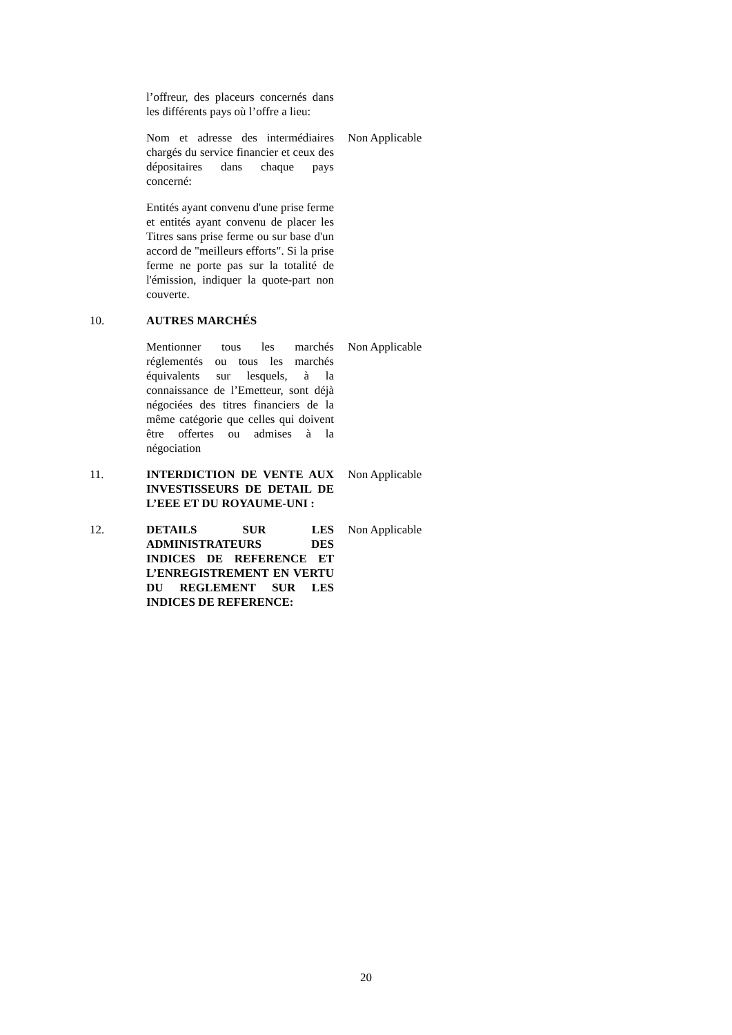l’offreur, des placeurs concernés dans les différents pays où l’offre a lieu:
Nom et adresse des intermédiaires chargés du service financier et ceux des dépositaires dans chaque pays concerné:
Non Applicable
Entités ayant convenu d'une prise ferme et entités ayant convenu de placer les Titres sans prise ferme ou sur base d'un accord de "meilleurs efforts". Si la prise ferme ne porte pas sur la totalité de l'émission, indiquer la quote-part non couverte.
10. AUTRES MARCHÉS
Mentionner tous les marchés réglementés ou tous les marchés équivalents sur lesquels, à la connaissance de l’Emetteur, sont déjà négociées des titres financiers de la même catégorie que celles qui doivent être offertes ou admises à la négociation
Non Applicable
11. INTERDICTION DE VENTE AUX INVESTISSEURS DE DETAIL DE L’EEE ET DU ROYAUME-UNI :
Non Applicable
12. DETAILS SUR LES ADMINISTRATEURS DES INDICES DE REFERENCE ET L’ENREGISTREMENT EN VERTU DU REGLEMENT SUR LES INDICES DE REFERENCE:
Non Applicable
20